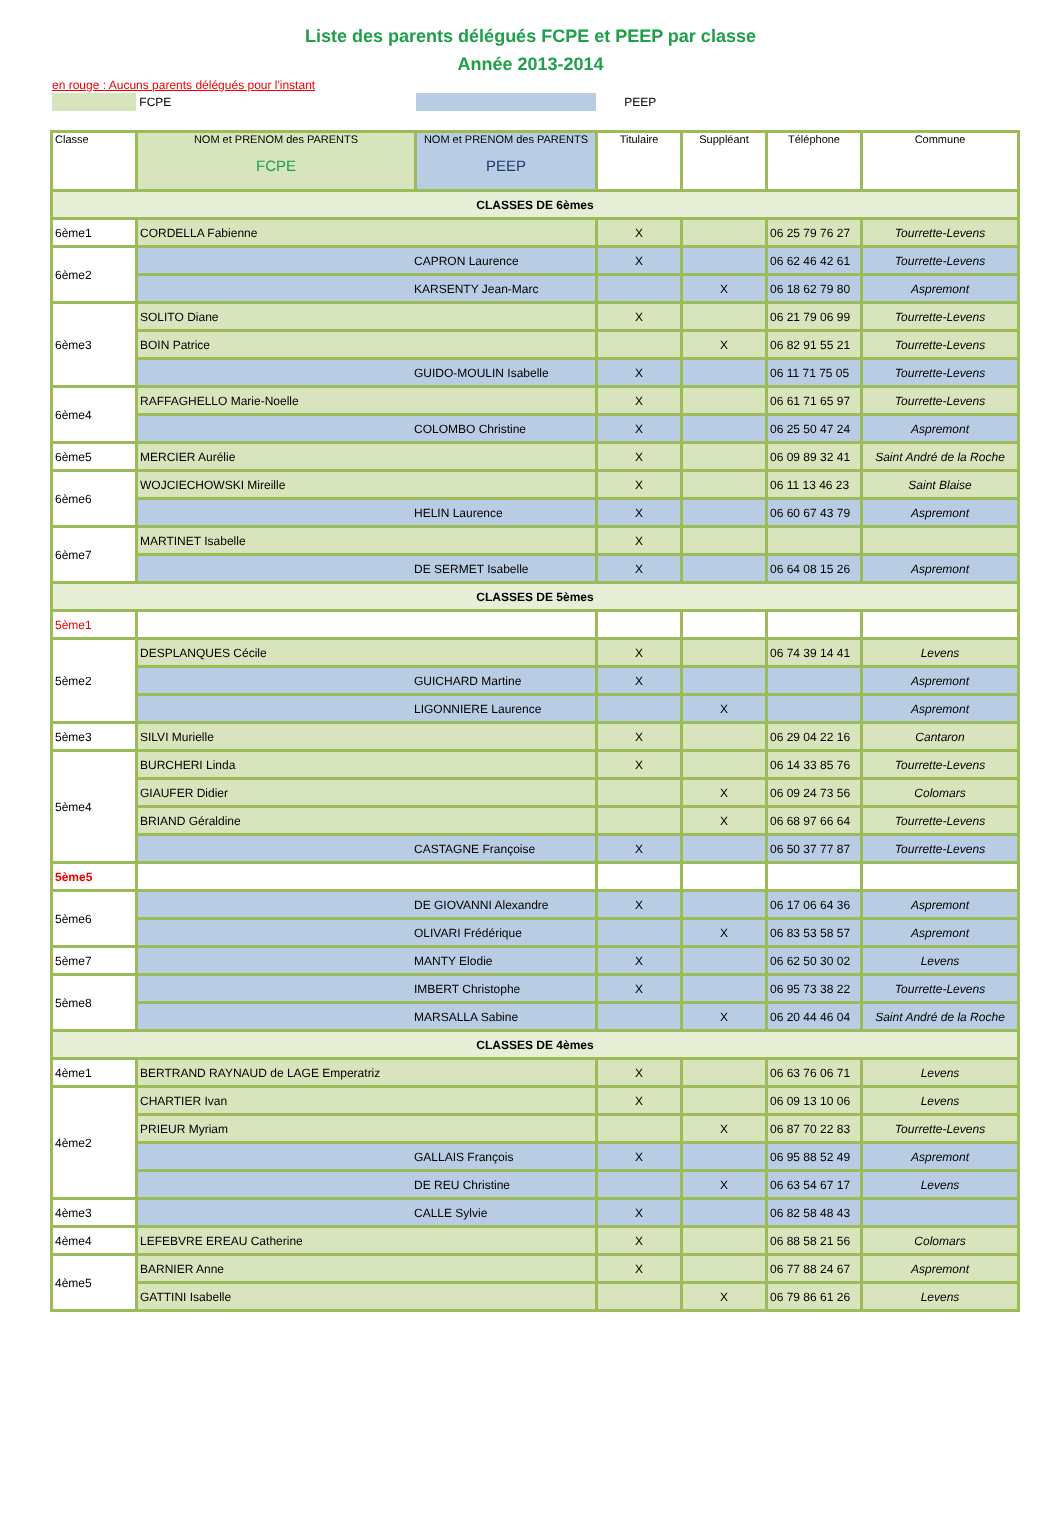Liste des parents délégués FCPE et PEEP par classe
Année 2013-2014
en rouge : Aucuns parents délégués pour l'instant
FCPE PEEP
| Classe | NOM et PRENOM des PARENTS FCPE | NOM et PRENOM des PARENTS PEEP | Titulaire | Suppléant | Téléphone | Commune |
| --- | --- | --- | --- | --- | --- | --- |
| CLASSES DE 6èmes | | | | | | |
| 6ème1 | CORDELLA Fabienne | | X | | 06 25 79 76 27 | Tourrette-Levens |
| 6ème2 | CAPRON Laurence | | X | | 06 62 46 42 61 | Tourrette-Levens |
| | KARSENTY Jean-Marc | | | X | 06 18 62 79 80 | Aspremont |
| 6ème3 | SOLITO Diane | | X | | 06 21 79 06 99 | Tourrette-Levens |
| | BOIN Patrice | | | X | 06 82 91 55 21 | Tourrette-Levens |
| | GUIDO-MOULIN Isabelle | | X | | 06 11 71 75 05 | Tourrette-Levens |
| 6ème4 | RAFFAGHELLO Marie-Noelle | | X | | 06 61 71 65 97 | Tourrette-Levens |
| | COLOMBO Christine | | X | | 06 25 50 47 24 | Aspremont |
| 6ème5 | MERCIER Aurélie | | X | | 06 09 89 32 41 | Saint André de la Roche |
| 6ème6 | WOJCIECHOWSKI Mireille | | X | | 06 11 13 46 23 | Saint Blaise |
| | HELIN Laurence | | X | | 06 60 67 43 79 | Aspremont |
| 6ème7 | MARTINET Isabelle | | X | | | |
| | DE SERMET Isabelle | | X | | 06 64 08 15 26 | Aspremont |
| CLASSES DE 5èmes | | | | | | |
| 5ème1 | | | | | | |
| 5ème2 | DESPLANQUES Cécile | | X | | 06 74 39 14 41 | Levens |
| | GUICHARD Martine | | X | | | Aspremont |
| | LIGONNIERE Laurence | | | X | | Aspremont |
| 5ème3 | SILVI Murielle | | X | | 06 29 04 22 16 | Cantaron |
| 5ème4 | BURCHERI Linda | | X | | 06 14 33 85 76 | Tourrette-Levens |
| | GIAUFER Didier | | | X | 06 09 24 73 56 | Colomars |
| | BRIAND Géraldine | | | X | 06 68 97 66 64 | Tourrette-Levens |
| | CASTAGNE Françoise | | X | | 06 50 37 77 87 | Tourrette-Levens |
| 5ème5 | | | | | | |
| 5ème6 | DE GIOVANNI Alexandre | | X | | 06 17 06 64 36 | Aspremont |
| | OLIVARI Frédérique | | | X | 06 83 53 58 57 | Aspremont |
| 5ème7 | MANTY Elodie | | X | | 06 62 50 30 02 | Levens |
| 5ème8 | IMBERT Christophe | | X | | 06 95 73 38 22 | Tourrette-Levens |
| | MARSALLA Sabine | | | X | 06 20 44 46 04 | Saint André de la Roche |
| CLASSES DE 4èmes | | | | | | |
| 4ème1 | BERTRAND RAYNAUD de LAGE Emperatriz | | X | | 06 63 76 06 71 | Levens |
| 4ème2 | CHARTIER Ivan | | X | | 06 09 13 10 06 | Levens |
| | PRIEUR Myriam | | | X | 06 87 70 22 83 | Tourrette-Levens |
| | GALLAIS François | | X | | 06 95 88 52 49 | Aspremont |
| | DE REU Christine | | | X | 06 63 54 67 17 | Levens |
| 4ème3 | CALLE Sylvie | | X | | 06 82 58 48 43 | |
| 4ème4 | LEFEBVRE EREAU Catherine | | X | | 06 88 58 21 56 | Colomars |
| 4ème5 | BARNIER Anne | | X | | 06 77 88 24 67 | Aspremont |
| | GATTINI Isabelle | | | X | 06 79 86 61 26 | Levens |